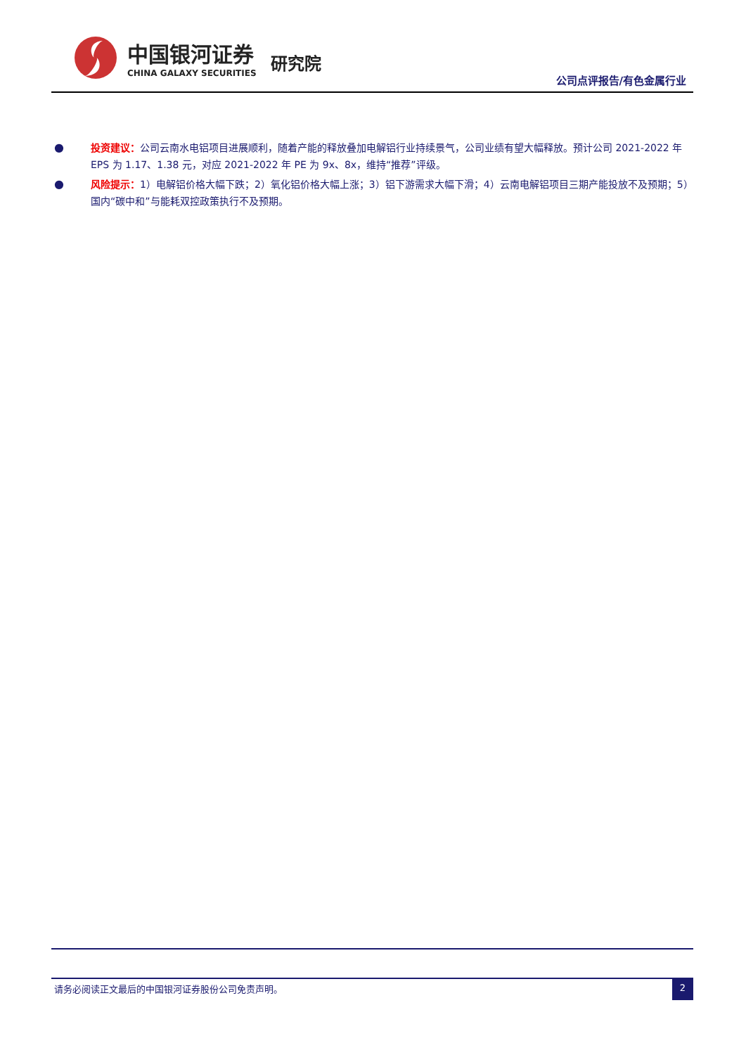中国银河证券
CHINA GALAXY SECURITIES
研究院
公司点评报告/有色金属行业
● 投资建议：公司云南水电铝项目进展顺利，随着产能的释放叠加电解铝行业持续景气，公司业绩有望大幅释放。预计公司 2021-2022 年 EPS 为 1.17、1.38 元，对应 2021-2022 年 PE 为 9x、8x，维持“推荐”评级。
● 风险提示：1）电解铝价格大幅下跌；2）氧化铝价格大幅上涨；3）铝下游需求大幅下滑；4）云南电解铝项目三期产能投放不及预期；5）国内“碳中和”与能耗双控政策执行不及预期。
请务必阅读正文最后的中国银河证券股份公司免责声明。
2